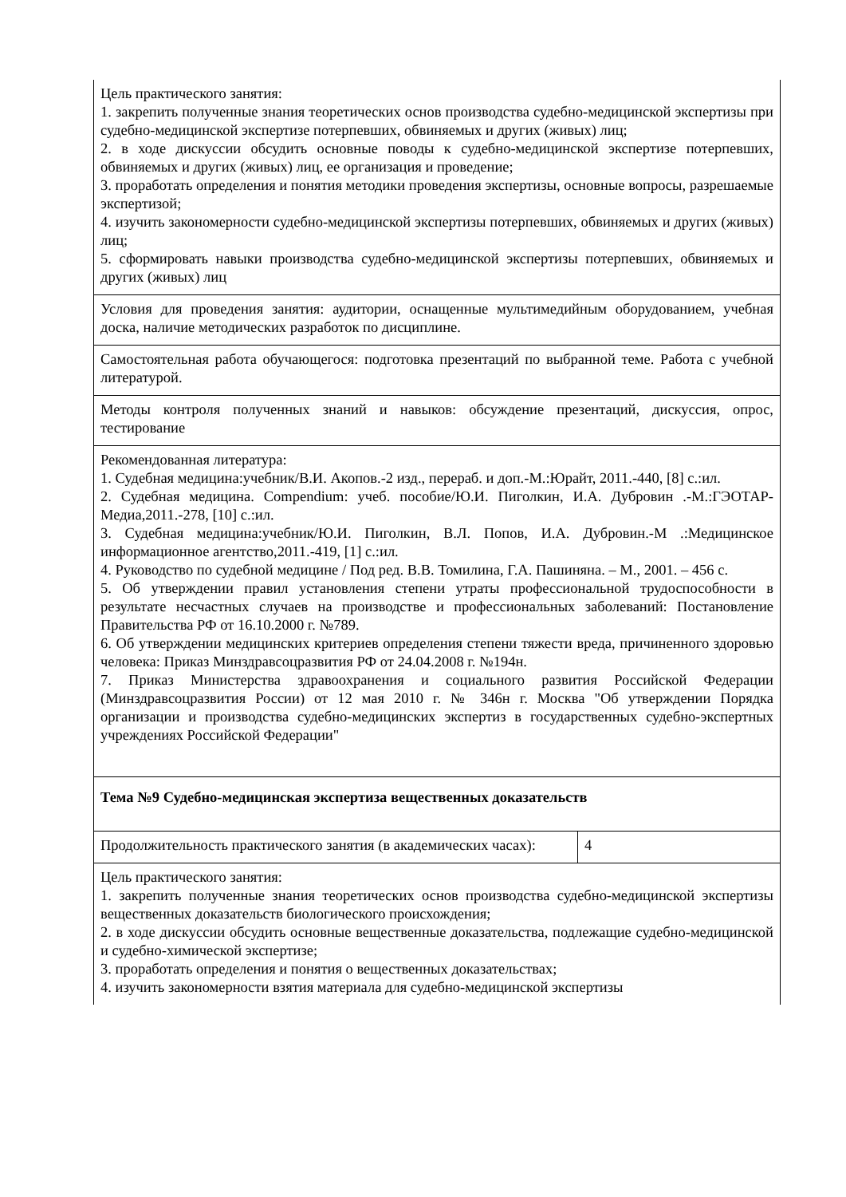| Цель практического занятия: 1. закрепить полученные знания теоретических основ производства судебно-медицинской экспертизы при судебно-медицинской экспертизе потерпевших, обвиняемых и других (живых) лиц; 2. в ходе дискуссии обсудить основные поводы к судебно-медицинской экспертизе потерпевших, обвиняемых и других (живых) лиц, ее организация и проведение; 3. проработать определения и понятия методики проведения экспертизы, основные вопросы, разрешаемые экспертизой; 4. изучить закономерности судебно-медицинской экспертизы потерпевших, обвиняемых и других (живых) лиц; 5. сформировать навыки производства судебно-медицинской экспертизы потерпевших, обвиняемых и других (живых) лиц | |
| Условия для проведения занятия: аудитории, оснащенные мультимедийным оборудованием, учебная доска, наличие методических разработок по дисциплине. | |
| Самостоятельная работа обучающегося: подготовка презентаций по выбранной теме. Работа с учебной литературой. | |
| Методы контроля полученных знаний и навыков: обсуждение презентаций, дискуссия, опрос, тестирование | |
| Рекомендованная литература: 1. Судебная медицина:учебник/В.И. Акопов.-2 изд., перераб. и доп.-М.:Юрайт, 2011.-440, [8] с.:ил. 2. Судебная медицина. Compendium: учеб. пособие/Ю.И. Пиголкин, И.А. Дубровин .-М.:ГЭОТАР-Медиа,2011.-278, [10] с.:ил. 3. Судебная медицина:учебник/Ю.И. Пиголкин, В.Л. Попов, И.А. Дубровин.-М .:Медицинское информационное агентство,2011.-419, [1] с.:ил. 4. Руководство по судебной медицине / Под ред. В.В. Томилина, Г.А. Пашиняна. – М., 2001. – 456 с. 5. Об утверждении правил установления степени утраты профессиональной трудоспособности в результате несчастных случаев на производстве и профессиональных заболеваний: Постановление Правительства РФ от 16.10.2000 г. №789. 6. Об утверждении медицинских критериев определения степени тяжести вреда, причиненного здоровью человека: Приказ Минздравсоцразвития РФ от 24.04.2008 г. №194н. 7. Приказ Министерства здравоохранения и социального развития Российской Федерации (Минздравсоцразвития России) от 12 мая 2010 г. № 346н г. Москва "Об утверждении Порядка организации и производства судебно-медицинских экспертиз в государственных судебно-экспертных учреждениях Российской Федерации" | |
| Тема №9 Судебно-медицинская экспертиза вещественных доказательств | |
| Продолжительность практического занятия (в академических часах): | 4 |
| Цель практического занятия: 1. закрепить полученные знания теоретических основ производства судебно-медицинской экспертизы вещественных доказательств биологического происхождения; 2. в ходе дискуссии обсудить основные вещественные доказательства, подлежащие судебно-медицинской и судебно-химической экспертизе; 3. проработать определения и понятия о вещественных доказательствах; 4. изучить закономерности взятия материала для судебно-медицинской экспертизы | |